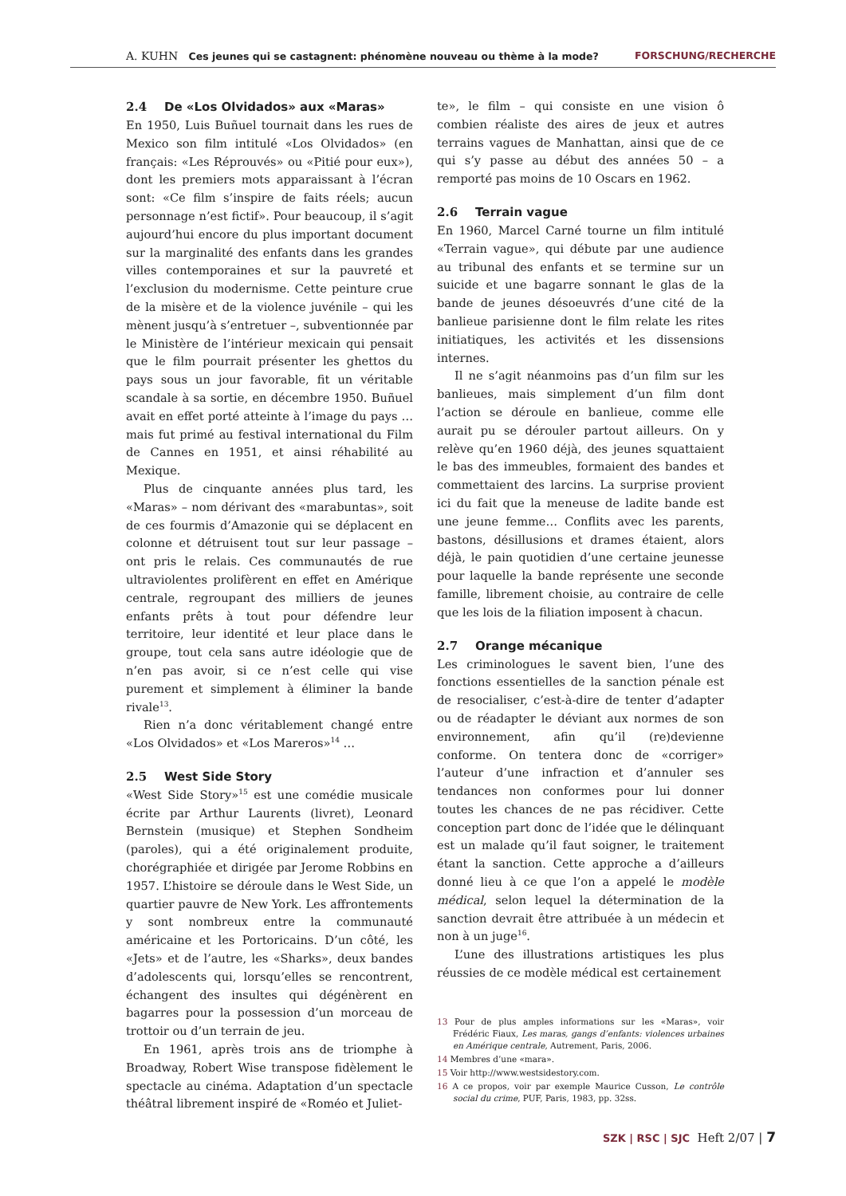A. KUHN Ces jeunes qui se castagnent: phénomène nouveau ou thème à la mode? FORSCHUNG/RECHERCHE
2.4 De «Los Olvidados» aux «Maras»
En 1950, Luis Buñuel tournait dans les rues de Mexico son film intitulé «Los Olvidados» (en français: «Les Réprouvés» ou «Pitié pour eux»), dont les premiers mots apparaissant à l’écran sont: «Ce film s’inspire de faits réels; aucun personnage n’est fictif». Pour beaucoup, il s’agit aujourd’hui encore du plus important document sur la marginalité des enfants dans les grandes villes contemporaines et sur la pauvreté et l’exclusion du modernisme. Cette peinture crue de la misère et de la violence juvénile – qui les mènent jusqu’à s’entretuer –, subventionnée par le Ministère de l’intérieur mexicain qui pensait que le film pourrait présenter les ghettos du pays sous un jour favorable, fit un véritable scandale à sa sortie, en décembre 1950. Buñuel avait en effet porté atteinte à l’image du pays … mais fut primé au festival international du Film de Cannes en 1951, et ainsi réhabilité au Mexique.
Plus de cinquante années plus tard, les «Maras» – nom dérivant des «marabuntas», soit de ces fourmis d’Amazonie qui se déplacent en colonne et détruisent tout sur leur passage – ont pris le relais. Ces communautés de rue ultraviolentes prolifèrent en effet en Amérique centrale, regroupant des milliers de jeunes enfants prêts à tout pour défendre leur territoire, leur identité et leur place dans le groupe, tout cela sans autre idéologie que de n’en pas avoir, si ce n’est celle qui vise purement et simplement à éliminer la bande rivale<sup>13</sup>.
Rien n’a donc véritablement changé entre «Los Olvidados» et «Los Mareros»<sup>14</sup> …
2.5 West Side Story
«West Side Story»<sup>15</sup> est une comédie musicale écrite par Arthur Laurents (livret), Leonard Bernstein (musique) et Stephen Sondheim (paroles), qui a été originalement produite, chorégraphiée et dirigée par Jerome Robbins en 1957. L’histoire se déroule dans le West Side, un quartier pauvre de New York. Les affrontements y sont nombreux entre la communauté américaine et les Portoricains. D’un côté, les «Jets» et de l’autre, les «Sharks», deux bandes d’adolescents qui, lorsqu’elles se rencontrent, échangent des insultes qui dégénèrent en bagarres pour la possession d’un morceau de trottoir ou d’un terrain de jeu.
En 1961, après trois ans de triomphe à Broadway, Robert Wise transpose fidèlement le spectacle au cinéma. Adaptation d’un spectacle théâtral librement inspiré de «Roméo et Juliet-
te», le film – qui consiste en une vision ô combien réaliste des aires de jeux et autres terrains vagues de Manhattan, ainsi que de ce qui s’y passe au début des années 50 – a remporté pas moins de 10 Oscars en 1962.
2.6 Terrain vague
En 1960, Marcel Carné tourne un film intitulé «Terrain vague», qui débute par une audience au tribunal des enfants et se termine sur un suicide et une bagarre sonnant le glas de la bande de jeunes désoeuvrés d’une cité de la banlieue parisienne dont le film relate les rites initiatiques, les activités et les dissensions internes.
Il ne s’agit néanmoins pas d’un film sur les banlieues, mais simplement d’un film dont l’action se déroule en banlieue, comme elle aurait pu se dérouler partout ailleurs. On y relève qu’en 1960 déjà, des jeunes squattaient le bas des immeubles, formaient des bandes et commettaient des larcins. La surprise provient ici du fait que la meneuse de ladite bande est une jeune femme… Conflits avec les parents, bastons, désillusions et drames étaient, alors déjà, le pain quotidien d’une certaine jeunesse pour laquelle la bande représente une seconde famille, librement choisie, au contraire de celle que les lois de la filiation imposent à chacun.
2.7 Orange mécanique
Les criminologues le savent bien, l’une des fonctions essentielles de la sanction pénale est de resocialiser, c’est-à-dire de tenter d’adapter ou de réadapter le déviant aux normes de son environnement, afin qu’il (re)devienne conforme. On tentera donc de «corriger» l’auteur d’une infraction et d’annuler ses tendances non conformes pour lui donner toutes les chances de ne pas récidiver. Cette conception part donc de l’idée que le délinquant est un malade qu’il faut soigner, le traitement étant la sanction. Cette approche a d’ailleurs donné lieu à ce que l’on a appelé le modèle médical, selon lequel la détermination de la sanction devrait être attribuée à un médecin et non à un juge<sup>16</sup>.
L’une des illustrations artistiques les plus réussies de ce modèle médical est certainement
13 Pour de plus amples informations sur les «Maras», voir Frédéric Fiaux, Les maras, gangs d’enfants: violences urbaines en Amérique centrale, Autrement, Paris, 2006.
14 Membres d’une «mara».
15 Voir http://www.westsidestory.com.
16 A ce propos, voir par exemple Maurice Cusson, Le contrôle social du crime, PUF, Paris, 1983, pp. 32ss.
SZK | RSC | SJC Heft 2/07 | 7